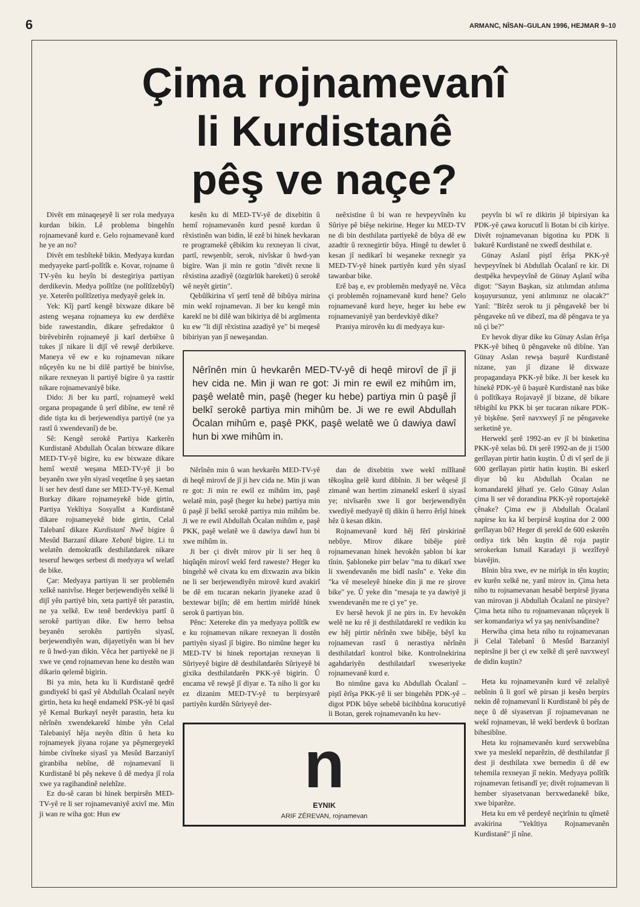6 ARMANC, NÎSAN–GULAN 1996, HEJMAR 9–10
Çima rojnamevanî
li Kurdistanê
pêş ve naçe?
Divêt em minaqeşeyê li ser rola medyaya kurdan bikin. Lê problema bingehîn rojnamevanê kurd e. Gelo rojnamevanê kurd he ye an no?
Divêt em tesbîtekê bikin. Medyaya kurdan medyayeke partî-polîtîk e. Kovar, rojname û TV-yên ku heyîn bi destegiriya partiyan derdikevin. Medya polîtîze (ne polîtîzebûyî) ye. Xeterên polîtîzetiya medyayê gelek in.
Yek: Kîj partî kengê bixwaze dikare bê asteng weşana rojnameya ku ew derdiêxe bide rawestandin, dikare şefredaktor û birêvebirên rojnameyê ji karî derbiêxe û tukes jî nikare li dijî vê rewşê derbikeve. Maneya vê ew e ku rojnamevan nikare nûçeyên ku ne bi dilê partiyê be binivîse, nikare rexneyan li partiyê bigire û ya rasttir nikare rojnamevaniyê bike.
Dido: Ji ber ku partî, rojnameyê wekî organa propagande û şerî dibîne, ew tenê rê dide tişta ku di berjewendiya partiyê (ne ya rastî û xwendevanî) de be.
Sê: Kengê serokê Partiya Karkerên Kurdistanê Abdullah Öcalan bixwaze dikare MED-TV-yê bigire, ku ew bixwaze dikare hemî wextê weşana MED-TV-yê ji bo beyanên xwe yên siyasî veqetîne û şeş saetan li ser hev destî dane ser MED-TV-yê. Kemal Burkay dikare rojnameyekê bide girtin, Partiya Yekîtiya Sosyalîst a Kurdistanê dikare rojnameyekê bide girtin, Celal Talebanî dikare Kurdistanî Nwê bigire û Mesûd Barzanî dikare Xebatê bigire. Li tu welatên demokratîk desthilatdarek nikare teseruf hewqes serbest di medyaya wî welatî de bike.
Çar: Medyaya partiyan li ser problemên xelkê nanivîse. Heger berjewendiyên xelkê li dijî yên partiyê bin, xeta partiyê têt parastin, ne ya xelkê. Ew tenê berdevkiya partî û serokê partiyan dike. Ew herro behsa beyanên serokên partiyên siyasî, berjewendiyên wan, dijayetiyên wan bi hev re û hwd-yan dikin. Vêca her partiyekê ne ji xwe ve çend rojnamevan hene ku destên wan dikarin qelemê bigirin.
Bi ya min, heta ku li Kurdistanê qedrê gundiyekî bi qasî yê Abdullah Öcalanî neyêt girtin, heta ku heqê endamekî PSK-yê bi qasî yê Kemal Burkayî neyêt parastin, heta ku nêrînên xwendekarekî himbe yên Celal Talebaniyî hêja neyên dîtin û heta ku rojnameyek jiyana rojane ya pêşmergeyekî himbe civîneke siyasî ya Mesûd Barzaniyî giranbiha nebîne, dê rojnamevanî li Kurdistanê bi pêş nekeve û dê medya jî rola xwe ya ragihandinê nelehîze.
Ez du-sê caran bi hinek berpirsên MED-TV-yê re li ser rojnamevaniyê axivî me. Min ji wan re wiha got: Hun ew
kesên ku di MED-TV-yê de dixebitin û hemî rojnamevanên kurd pesnê kurdan û rêxistinên wan bidin, lê ezê bi hinek hevkaran re programekê çêbikim ku rexneyan li civat, partî, rewşenbîr, serok, nivîskar û hwd-yan bigire. Wan ji min re gotin "divêt rexne li rêxistina azadiyê (özgürlük hareketi) û serokê wê neyêt girtin".
Qebûlkirina vî şertî tenê dê bibûya mirina min wekî rojnamevan. Ji ber ku kengê min karekî ne bi dilê wan bikiriya dê bi argûmenta ku ew "li dijî rêxistina azadiyê ye" bi meqesê bibiriyan yan jî neweşandan.
neêxistine û bi wan re hevpeyvînên ku Sûriye pê biêşe nekirine. Heger ku MED-TV ne di bin desthilata partiyekê de bûya dê ew azadtir û rexnegirtir bûya. Hingê tu dewlet û kesan jî nedikarî bi weşaneke rexnegir ya MED-TV-yê hinek partiyên kurd yên siyasî tawanbar bike.
Erê baş e, ev problemên medyayê ne. Vêca çi problemên rojnamevanê kurd hene? Gelo rojnamevanê kurd heye, heger ku hebe ew rojnamevaniyê yan berdevkiyê dike?
Praniya mirovên ku di medyaya kur-
Nêrînên min û hevkarên MED-TV-yê di heqê mirovî de jî ji hev cida ne. Min ji wan re got: Ji min re ewil ez mihûm im, paşê welatê min, paşê (heger ku hebe) partiya min û paşê jî belkî serokê partiya min mihûm be. Ji we re ewil Abdullah Öcalan mihûm e, paşê PKK, paşê welatê we û dawiya dawî hun bi xwe mihûm in.
Nêrînên min û wan hevkarên MED-TV-yê di heqê mirovî de jî ji hev cida ne. Min ji wan re got: Ji min re ewil ez mihûm im, paşê welatê min, paşê (heger ku hebe) partiya min û paşê jî belkî serokê partiya min mihûm be. Ji we re ewil Abdullah Öcalan mihûm e, paşê PKK, paşê welatê we û dawiya dawî hun bi xwe mihûm in.
Ji ber çi divêt mirov pir li ser heq û hiqûqên mirovî wekî ferd raweste? Heger ku bingehê wê civata ku em dixwazin ava bikin ne li ser berjewendiyên mirovê kurd avakirî be dê em tucaran nekarin jiyaneke azad û bextewar bijîn; dê em hertim mirîdê hinek serok û partiyan bin.
Pênc: Xetereke din ya medyaya polîtîk ew e ku rojnamevan nikare rexneyan li dostên partiyên siyasî jî bigire. Bo nimûne heger ku MED-TV bi hinek reportajan rexneyan li Sûriyeyê bigire dê desthilatdarên Sûriyeyê bi gixika desthilatdarên PKK-yê bigirin. Û encama vê rewşê jî diyar e. Ta niho li gor ku ez dizanim MED-TV-yê tu berpirsyarê partiyên kurdên Sûriyeyê der-
dan de dixebitin xwe wekî mîlîtanê têkoşîna gelê kurd dibînin. Ji ber wêqesê jî zimanê wan hertim zimanekî eskerî û siyasî ye; nivîsarên xwe li gor berjewendiyên xwediyê medyayê tîj dikin û herro êrîşî hinek hêz û kesan dikin.
Rojnamevanê kurd hêj fêrî pirskirinê nebûye. Mirov dikare bibêje pirê rojnamevanan hinek hevokên şablon bi kar tînin. Şabloneke pirr belav "ma tu dikarî xwe li xwendevanên me bidî nasîn" e. Yeke din "ka vê meseleyê hineke din ji me re şirove bike" ye. Û yeke din "mesaja te ya dawiyê ji xwendevanên me re çi ye" ye.
Ev hersê hevok jî ne pirs in. Ev hevokên welê ne ku rê ji desthilatdarekî re vedikin ku ew hêj pirtir nêrînên xwe bibêje, bêyî ku rojnamevan rastî û nerastiya nêrînên desthilatdarî kontrol bike. Kontrolnekirina agahdariyên desthilatdarî xweseriyeke rojnamevanê kurd e.
Bo nimûne gava ku Abdullah Öcalanî – piştî êrîşa PKK-yê li ser bingehên PDK-yê – digot PDK bûye sebebê bicihbûna korucutiyê li Botan, gerek rojnamevanên ku hev-
n
EYNIK
ARIF ZÊREVAN, rojnamevan
peyvîn bi wî re dikirin jê bipirsiyan ka PDK-yê çawa korucutî li Botan bi cih kiriye. Divêt rojnamevanan bigotina ku PDK li bakurê Kurdistanê ne xwedî desthilat e.
Günay Aslanî piştî êrîşa PKK-yê hevpeyvînek bi Abdullah Öcalanî re kir. Di destpêka hevpeyvînê de Günay Aşlanî wiha digot: "Sayın Başkan, siz atılımdan atılıma koşuyursunuz, yeni atılımınız ne olacak?" Yanî: "Birêz serok tu ji pêngavekê ber bi pêngaveke nû ve dibezî, ma dê pêngava te ya nû çi be?"
Ev hevok diyar dike ku Günay Aslan êrîşa PKK-yê biheq û pêngaveke nû dibîne. Yan Günay Aslan rewşa başurê Kurdistanê nizane, yan jî dizane lê dixwaze propagandaya PKK-yê bike. Ji ber kesek ku hinekê PDK-yê û başurê Kurdistanê nas bike û polîtîkaya Rojavayê jî bizane, dê bikare têbigihî ku PKK bi şer tucaran nikare PDK-yê bişkêne. Şerê navxweyî jî ne pêngaveke serketinê ye.
Herwekî şerê 1992-an ev jî bi binketina PKK-yê xelas bû. Di şerê 1992-an de ji 1500 gerîlayan pirtir hatin kuştin. Û di vî şerî de ji 600 gerîlayan pirtir hatin kuştin. Bi eskerî diyar bû ku Abdullah Öcalan ne komandarekî jêhatî ye. Gelo Günay Aslan çima li ser vê dorandina PKK-yê roportajekê çênake? Çima ew ji Abdullah Öcalanî napirse ku ka kî berpirsê kuştina dor 2 000 gerîlayan bû? Heger di şerekî de 600 eskerên ordiya tirk bên kuştin dê roja paştir serokerkan Ismail Karadayi ji wezîfeyê biavêjin.
Bînin bîra xwe, ev ne mirîşk in tên kuştin; ev kurên xelkê ne, yanî mirov in. Çima heta niho tu rojnamevanan hesabê berpirsê jiyana van mirovan ji Abdullah Öcalanî ne pirsiye? Çima heta niho tu rojnamevanan nûçeyek li ser komandariya wî ya şaş nenivîsandine?
Herwiha çima heta niho tu rojnamevanan ji Celal Talebanî û Mesûd Barzaniyî nepirsîne ji ber çi ew xelkê di şerê navxweyî de didin kuştin?
Heta ku rojnamevanên kurd vê zelaliyê nebînin û li gorî wê pirsan ji kesên berpirs nekin dê rojnamevanî li Kurdistanê bi pêş de neçe û dê siyasetvan jî rojnamevanan ne wekî rojnamevan, lê wekî berdevk û borîzan bihesibîne.
Heta ku rojnamevanên kurd serxwebûna xwe ya meslekî neparêzin, dê desthilatdar jî dest ji desthilata xwe bernedin û dê ew tehemila rexneyan jî nekin. Medyaya polîtîk rojnamevan fetisandî ye; divêt rojnamevan li hember siyasetvanan berxwedanekê bike, xwe biparêze.
Heta ku em vê perdeyê neçirînin tu qîmetê avakirina "Yekîtiya Rojnamevanên Kurdistanê" jî nîne.